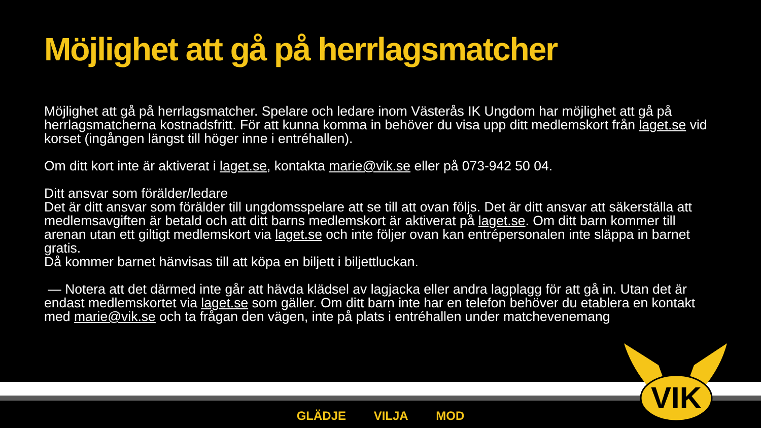Möjlighet att gå på herrlagsmatcher
Möjlighet att gå på herrlagsmatcher. Spelare och ledare inom Västerås IK Ungdom har möjlighet att gå på herrlagsmatcherna kostnadsfritt. För att kunna komma in behöver du visa upp ditt medlemskort från laget.se vid korset (ingången längst till höger inne i entréhallen).
Om ditt kort inte är aktiverat i laget.se, kontakta marie@vik.se eller på 073-942 50 04.
Ditt ansvar som förälder/ledare
Det är ditt ansvar som förälder till ungdomsspelare att se till att ovan följs. Det är ditt ansvar att säkerställa att medlemsavgiften är betald och att ditt barns medlemskort är aktiverat på laget.se. Om ditt barn kommer till arenan utan ett giltigt medlemskort via laget.se och inte följer ovan kan entrépersonalen inte släppa in barnet gratis.
Då kommer barnet hänvisas till att köpa en biljett i biljettluckan.
— Notera att det därmed inte går att hävda klädsel av lagjacka eller andra lagplagg för att gå in. Utan det är endast medlemskortet via laget.se som gäller. Om ditt barn inte har en telefon behöver du etablera en kontakt med marie@vik.se och ta frågan den vägen, inte på plats i entréhallen under matchevenemang
VIK
GLÄDJE VILJA MOD